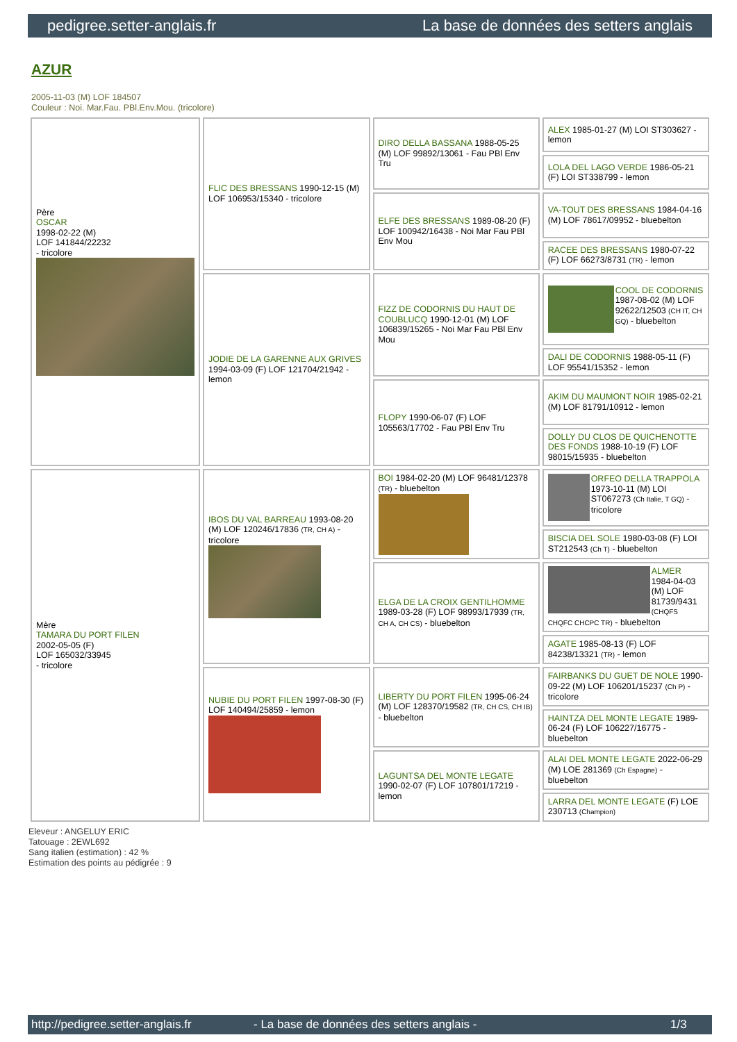pedigree.setter-anglais.fr La base de données des setters anglais
AZUR
2005-11-03 (M) LOF 184507
Couleur : Noi. Mar.Fau. PBl.Env.Mou. (tricolore)
| Père OSCAR 1998-02-22 (M) LOF 141844/22232 - tricolore | FLIC DES BRESSANS 1990-12-15 (M) LOF 106953/15340 - tricolore | DIRO DELLA BASSANA 1988-05-25 (M) LOF 99892/13061 - Fau PBl Env Tru | ALEX 1985-01-27 (M) LOI ST303627 - lemon |
| | | | LOLA DEL LAGO VERDE 1986-05-21 (F) LOI ST338799 - lemon |
| | | ELFE DES BRESSANS 1989-08-20 (F) LOF 100942/16438 - Noi Mar Fau PBl Env Mou | VA-TOUT DES BRESSANS 1984-04-16 (M) LOF 78617/09952 - bluebelton |
| | | | RACEE DES BRESSANS 1980-07-22 (F) LOF 66273/8731 (TR) - lemon |
| | JODIE DE LA GARENNE AUX GRIVES 1994-03-09 (F) LOF 121704/21942 - lemon | FIZZ DE CODORNIS DU HAUT DE COUBLUCQ 1990-12-01 (M) LOF 106839/15265 - Noi Mar Fau PBl Env Mou | COOL DE CODORNIS 1987-08-02 (M) LOF 92622/12503 (CH IT, CH GQ) - bluebelton |
| | | | DALI DE CODORNIS 1988-05-11 (F) LOF 95541/15352 - lemon |
| | | FLOPY 1990-06-07 (F) LOF 105563/17702 - Fau PBl Env Tru | AKIM DU MAUMONT NOIR 1985-02-21 (M) LOF 81791/10912 - lemon |
| | | | DOLLY DU CLOS DE QUICHENOTTE DES FONDS 1988-10-19 (F) LOF 98015/15935 - bluebelton |
| Mère TAMARA DU PORT FILEN 2002-05-05 (F) LOF 165032/33945 - tricolore | IBOS DU VAL BARREAU 1993-08-20 (M) LOF 120246/17836 (TR, CH A) - tricolore | BOI 1984-02-20 (M) LOF 96481/12378 (TR) - bluebelton | ORFEO DELLA TRAPPOLA 1973-10-11 (M) LOI ST067273 (Ch Italie, T GQ) - tricolore |
| | | | BISCIA DEL SOLE 1980-03-08 (F) LOI ST212543 (Ch T) - bluebelton |
| | | ELGA DE LA CROIX GENTILHOMME 1989-03-28 (F) LOF 98993/17939 (TR, CH A, CH CS) - bluebelton | ALMER 1984-04-03 (M) LOF 81739/9431 (CHQFS CHQFC CHCPC TR) - bluebelton |
| | | | AGATE 1985-08-13 (F) LOF 84238/13321 (TR) - lemon |
| | NUBIE DU PORT FILEN 1997-08-30 (F) LOF 140494/25859 - lemon | LIBERTY DU PORT FILEN 1995-06-24 (M) LOF 128370/19582 (TR, CH CS, CH IB) - bluebelton | FAIRBANKS DU GUET DE NOLE 1990-09-22 (M) LOF 106201/15237 (Ch P) - tricolore |
| | | | HAINTZA DEL MONTE LEGATE 1989-06-24 (F) LOF 106227/16775 - bluebelton |
| | | LAGUNTSA DEL MONTE LEGATE 1990-02-07 (F) LOF 107801/17219 - lemon | ALAI DEL MONTE LEGATE 2022-06-29 (M) LOE 281369 (Ch Espagne) - bluebelton |
| | | | LARRA DEL MONTE LEGATE (F) LOE 230713 (Champion) |
Eleveur : ANGELUY ERIC
Tatouage : 2EWL692
Sang italien (estimation) : 42 %
Estimation des points au pédigrée : 9
http://pedigree.setter-anglais.fr - La base de données des setters anglais - 1/3